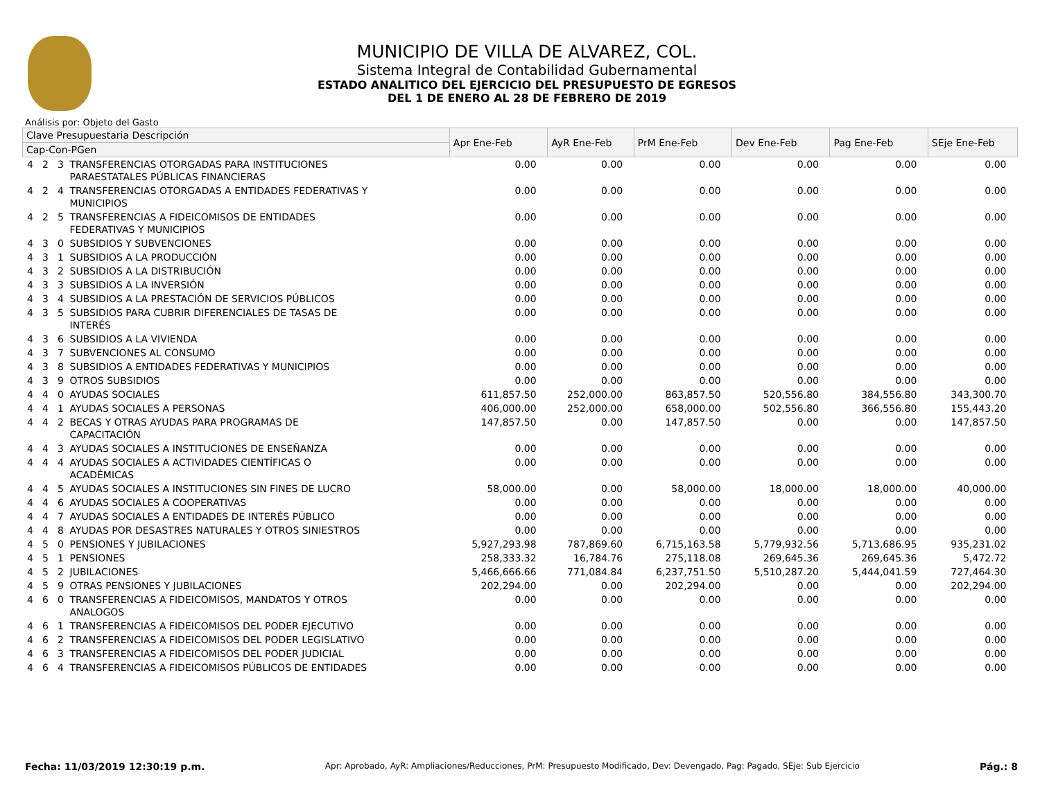MUNICIPIO DE VILLA DE ALVAREZ, COL.
Sistema Integral de Contabilidad Gubernamental
ESTADO ANALITICO DEL EJERCICIO DEL PRESUPUESTO DE EGRESOS
DEL 1 DE ENERO AL 28 DE FEBRERO DE 2019
Análisis por: Objeto del Gasto
| Clave Presupuestaria Descripción | | | | Apr Ene-Feb | AyR Ene-Feb | PrM Ene-Feb | Dev Ene-Feb | Pag Ene-Feb | SEje Ene-Feb |
| --- | --- | --- | --- | --- | --- | --- | --- | --- | --- |
| Cap-Con-PGen | | | | | | | | | |
| 4 | 2 | 3 | TRANSFERENCIAS OTORGADAS PARA INSTITUCIONES PARAESTATALES PÚBLICAS FINANCIERAS | 0.00 | 0.00 | 0.00 | 0.00 | 0.00 | 0.00 |
| 4 | 2 | 4 | TRANSFERENCIAS OTORGADAS A ENTIDADES FEDERATIVAS Y MUNICIPIOS | 0.00 | 0.00 | 0.00 | 0.00 | 0.00 | 0.00 |
| 4 | 2 | 5 | TRANSFERENCIAS A FIDEICOMISOS DE ENTIDADES FEDERATIVAS Y MUNICIPIOS | 0.00 | 0.00 | 0.00 | 0.00 | 0.00 | 0.00 |
| 4 | 3 | 0 | SUBSIDIOS Y SUBVENCIONES | 0.00 | 0.00 | 0.00 | 0.00 | 0.00 | 0.00 |
| 4 | 3 | 1 | SUBSIDIOS A LA PRODUCCIÓN | 0.00 | 0.00 | 0.00 | 0.00 | 0.00 | 0.00 |
| 4 | 3 | 2 | SUBSIDIOS A LA DISTRIBUCIÓN | 0.00 | 0.00 | 0.00 | 0.00 | 0.00 | 0.00 |
| 4 | 3 | 3 | SUBSIDIOS A LA INVERSIÓN | 0.00 | 0.00 | 0.00 | 0.00 | 0.00 | 0.00 |
| 4 | 3 | 4 | SUBSIDIOS A LA PRESTACIÓN DE SERVICIOS PÚBLICOS | 0.00 | 0.00 | 0.00 | 0.00 | 0.00 | 0.00 |
| 4 | 3 | 5 | SUBSIDIOS PARA CUBRIR DIFERENCIALES DE TASAS DE INTERÉS | 0.00 | 0.00 | 0.00 | 0.00 | 0.00 | 0.00 |
| 4 | 3 | 6 | SUBSIDIOS A LA VIVIENDA | 0.00 | 0.00 | 0.00 | 0.00 | 0.00 | 0.00 |
| 4 | 3 | 7 | SUBVENCIONES AL CONSUMO | 0.00 | 0.00 | 0.00 | 0.00 | 0.00 | 0.00 |
| 4 | 3 | 8 | SUBSIDIOS A ENTIDADES FEDERATIVAS Y MUNICIPIOS | 0.00 | 0.00 | 0.00 | 0.00 | 0.00 | 0.00 |
| 4 | 3 | 9 | OTROS SUBSIDIOS | 0.00 | 0.00 | 0.00 | 0.00 | 0.00 | 0.00 |
| 4 | 4 | 0 | AYUDAS SOCIALES | 611,857.50 | 252,000.00 | 863,857.50 | 520,556.80 | 384,556.80 | 343,300.70 |
| 4 | 4 | 1 | AYUDAS SOCIALES A PERSONAS | 406,000.00 | 252,000.00 | 658,000.00 | 502,556.80 | 366,556.80 | 155,443.20 |
| 4 | 4 | 2 | BECAS Y OTRAS AYUDAS PARA PROGRAMAS DE CAPACITACIÓN | 147,857.50 | 0.00 | 147,857.50 | 0.00 | 0.00 | 147,857.50 |
| 4 | 4 | 3 | AYUDAS SOCIALES A INSTITUCIONES DE ENSEÑANZA | 0.00 | 0.00 | 0.00 | 0.00 | 0.00 | 0.00 |
| 4 | 4 | 4 | AYUDAS SOCIALES A ACTIVIDADES CIENTÍFICAS O ACADÉMICAS | 0.00 | 0.00 | 0.00 | 0.00 | 0.00 | 0.00 |
| 4 | 4 | 5 | AYUDAS SOCIALES A INSTITUCIONES SIN FINES DE LUCRO | 58,000.00 | 0.00 | 58,000.00 | 18,000.00 | 18,000.00 | 40,000.00 |
| 4 | 4 | 6 | AYUDAS SOCIALES A COOPERATIVAS | 0.00 | 0.00 | 0.00 | 0.00 | 0.00 | 0.00 |
| 4 | 4 | 7 | AYUDAS SOCIALES A ENTIDADES DE INTERÉS PÚBLICO | 0.00 | 0.00 | 0.00 | 0.00 | 0.00 | 0.00 |
| 4 | 4 | 8 | AYUDAS POR DESASTRES NATURALES Y OTROS SINIESTROS | 0.00 | 0.00 | 0.00 | 0.00 | 0.00 | 0.00 |
| 4 | 5 | 0 | PENSIONES Y JUBILACIONES | 5,927,293.98 | 787,869.60 | 6,715,163.58 | 5,779,932.56 | 5,713,686.95 | 935,231.02 |
| 4 | 5 | 1 | PENSIONES | 258,333.32 | 16,784.76 | 275,118.08 | 269,645.36 | 269,645.36 | 5,472.72 |
| 4 | 5 | 2 | JUBILACIONES | 5,466,666.66 | 771,084.84 | 6,237,751.50 | 5,510,287.20 | 5,444,041.59 | 727,464.30 |
| 4 | 5 | 9 | OTRAS PENSIONES Y JUBILACIONES | 202,294.00 | 0.00 | 202,294.00 | 0.00 | 0.00 | 202,294.00 |
| 4 | 6 | 0 | TRANSFERENCIAS A FIDEICOMISOS, MANDATOS Y OTROS ANALOGOS | 0.00 | 0.00 | 0.00 | 0.00 | 0.00 | 0.00 |
| 4 | 6 | 1 | TRANSFERENCIAS A FIDEICOMISOS DEL PODER EJECUTIVO | 0.00 | 0.00 | 0.00 | 0.00 | 0.00 | 0.00 |
| 4 | 6 | 2 | TRANSFERENCIAS A FIDEICOMISOS DEL PODER LEGISLATIVO | 0.00 | 0.00 | 0.00 | 0.00 | 0.00 | 0.00 |
| 4 | 6 | 3 | TRANSFERENCIAS A FIDEICOMISOS DEL PODER JUDICIAL | 0.00 | 0.00 | 0.00 | 0.00 | 0.00 | 0.00 |
| 4 | 6 | 4 | TRANSFERENCIAS A FIDEICOMISOS PÚBLICOS DE ENTIDADES | 0.00 | 0.00 | 0.00 | 0.00 | 0.00 | 0.00 |
Fecha: 11/03/2019 12:30:19 p.m. Apr: Aprobado, AyR: Ampliaciones/Reducciones, PrM: Presupuesto Modificado, Dev: Devengado, Pag: Pagado, SEje: Sub Ejercicio Pág.: 8